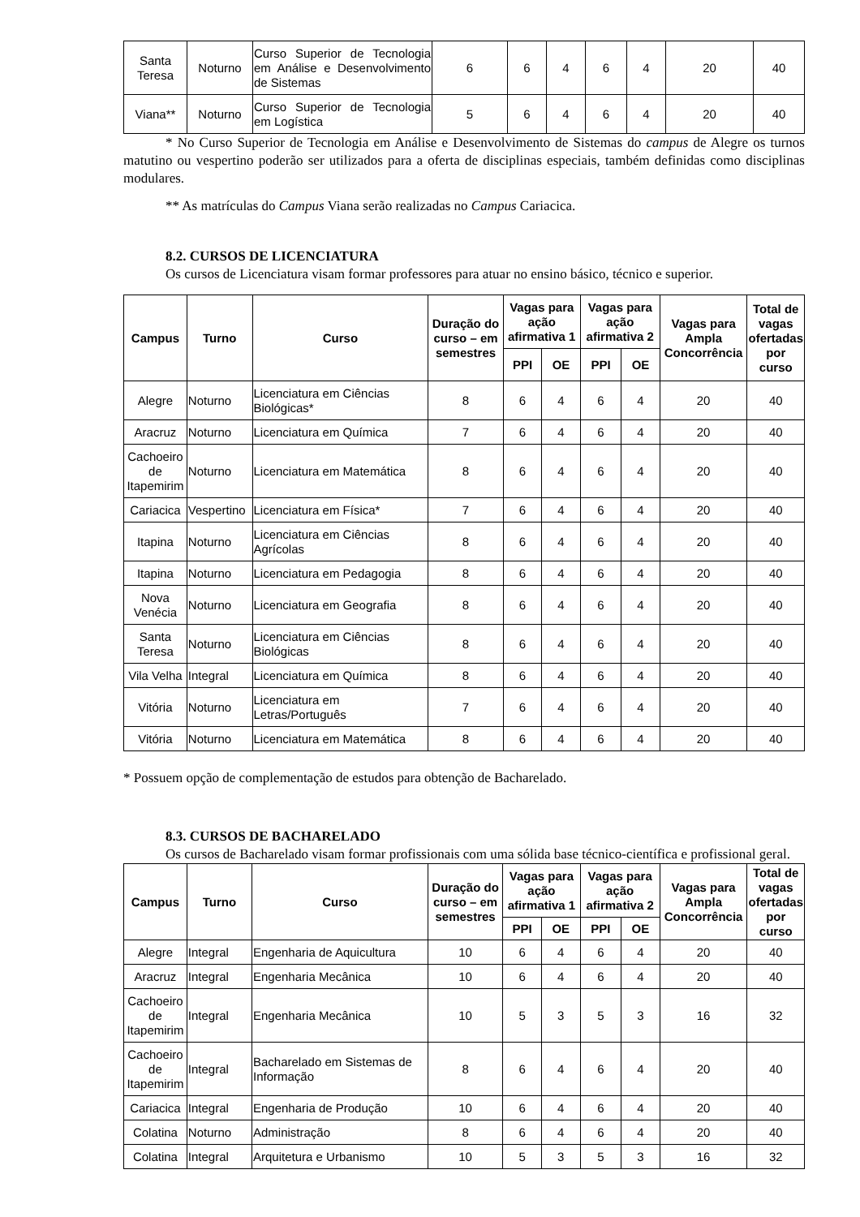| Santa Teresa | Noturno | Curso Superior de Tecnologia em Análise e Desenvolvimento de Sistemas | 6 | 6 | 4 | 6 | 4 | 20 | 40 |
| Viana** | Noturno | Curso Superior de Tecnologia em Logística | 5 | 6 | 4 | 6 | 4 | 20 | 40 |
* No Curso Superior de Tecnologia em Análise e Desenvolvimento de Sistemas do campus de Alegre os turnos matutino ou vespertino poderão ser utilizados para a oferta de disciplinas especiais, também definidas como disciplinas modulares.
** As matrículas do Campus Viana serão realizadas no Campus Cariacica.
8.2. CURSOS DE LICENCIATURA
Os cursos de Licenciatura visam formar professores para atuar no ensino básico, técnico e superior.
| Campus | Turno | Curso | Duração do curso – em semestres | Vagas para ação afirmativa 1 | | Vagas para ação afirmativa 2 | | Vagas para Ampla Concorrência | Total de vagas ofertadas por curso |
| --- | --- | --- | --- | --- | --- | --- | --- | --- | --- |
| | | | | PPI | OE | PPI | OE | | |
| Alegre | Noturno | Licenciatura em Ciências Biológicas* | 8 | 6 | 4 | 6 | 4 | 20 | 40 |
| Aracruz | Noturno | Licenciatura em Química | 7 | 6 | 4 | 6 | 4 | 20 | 40 |
| Cachoeiro de Itapemirim | Noturno | Licenciatura em Matemática | 8 | 6 | 4 | 6 | 4 | 20 | 40 |
| Cariacica | Vespertino | Licenciatura em Física* | 7 | 6 | 4 | 6 | 4 | 20 | 40 |
| Itapina | Noturno | Licenciatura em Ciências Agrícolas | 8 | 6 | 4 | 6 | 4 | 20 | 40 |
| Itapina | Noturno | Licenciatura em Pedagogia | 8 | 6 | 4 | 6 | 4 | 20 | 40 |
| Nova Venécia | Noturno | Licenciatura em Geografia | 8 | 6 | 4 | 6 | 4 | 20 | 40 |
| Santa Teresa | Noturno | Licenciatura em Ciências Biológicas | 8 | 6 | 4 | 6 | 4 | 20 | 40 |
| Vila Velha | Integral | Licenciatura em Química | 8 | 6 | 4 | 6 | 4 | 20 | 40 |
| Vitória | Noturno | Licenciatura em Letras/Português | 7 | 6 | 4 | 6 | 4 | 20 | 40 |
| Vitória | Noturno | Licenciatura em Matemática | 8 | 6 | 4 | 6 | 4 | 20 | 40 |
* Possuem opção de complementação de estudos para obtenção de Bacharelado.
8.3. CURSOS DE BACHARELADO
Os cursos de Bacharelado visam formar profissionais com uma sólida base técnico-científica e profissional geral.
| Campus | Turno | Curso | Duração do curso – em semestres | Vagas para ação afirmativa 1 | | Vagas para ação afirmativa 2 | | Vagas para Ampla Concorrência | Total de vagas ofertadas por curso |
| --- | --- | --- | --- | --- | --- | --- | --- | --- | --- |
| | | | | PPI | OE | PPI | OE | | |
| Alegre | Integral | Engenharia de Aquicultura | 10 | 6 | 4 | 6 | 4 | 20 | 40 |
| Aracruz | Integral | Engenharia Mecânica | 10 | 6 | 4 | 6 | 4 | 20 | 40 |
| Cachoeiro de Itapemirim | Integral | Engenharia Mecânica | 10 | 5 | 3 | 5 | 3 | 16 | 32 |
| Cachoeiro de Itapemirim | Integral | Bacharelado em Sistemas de Informação | 8 | 6 | 4 | 6 | 4 | 20 | 40 |
| Cariacica | Integral | Engenharia de Produção | 10 | 6 | 4 | 6 | 4 | 20 | 40 |
| Colatina | Noturno | Administração | 8 | 6 | 4 | 6 | 4 | 20 | 40 |
| Colatina | Integral | Arquitetura e Urbanismo | 10 | 5 | 3 | 5 | 3 | 16 | 32 |